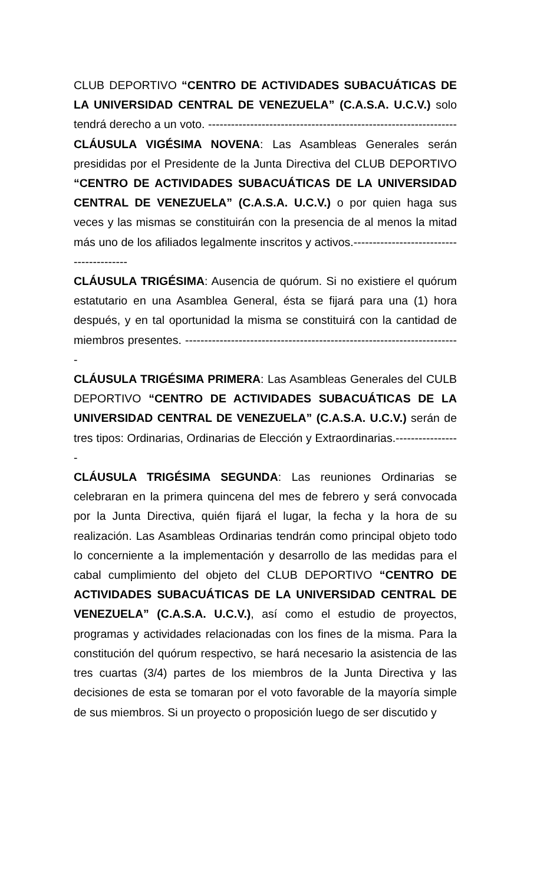CLUB DEPORTIVO “CENTRO DE ACTIVIDADES SUBACUÁTICAS DE LA UNIVERSIDAD CENTRAL DE VENEZUELA” (C.A.S.A. U.C.V.) solo tendrá derecho a un voto. -----------------------------------------------------------------
CLÁUSULA VIGÉSIMA NOVENA: Las Asambleas Generales serán presididas por el Presidente de la Junta Directiva del CLUB DEPORTIVO “CENTRO DE ACTIVIDADES SUBACUÁTICAS DE LA UNIVERSIDAD CENTRAL DE VENEZUELA” (C.A.S.A. U.C.V.) o por quien haga sus veces y las mismas se constituirán con la presencia de al menos la mitad más uno de los afiliados legalmente inscritos y activos.-----------------------------------------
CLÁUSULA TRIGÉSIMA: Ausencia de quórum. Si no existiere el quórum estatutario en una Asamblea General, ésta se fijará para una (1) hora después, y en tal oportunidad la misma se constituirá con la cantidad de miembros presentes. ------------------------------------------------------------------------
CLÁUSULA TRIGÉSIMA PRIMERA: Las Asambleas Generales del CULB DEPORTIVO “CENTRO DE ACTIVIDADES SUBACUÁTICAS DE LA UNIVERSIDAD CENTRAL DE VENEZUELA” (C.A.S.A. U.C.V.) serán de tres tipos: Ordinarias, Ordinarias de Elección y Extraordinarias.-----------------
CLÁUSULA TRIGÉSIMA SEGUNDA: Las reuniones Ordinarias se celebraran en la primera quincena del mes de febrero y será convocada por la Junta Directiva, quién fijará el lugar, la fecha y la hora de su realización. Las Asambleas Ordinarias tendrán como principal objeto todo lo concerniente a la implementación y desarrollo de las medidas para el cabal cumplimiento del objeto del CLUB DEPORTIVO “CENTRO DE ACTIVIDADES SUBACUÁTICAS DE LA UNIVERSIDAD CENTRAL DE VENEZUELA” (C.A.S.A. U.C.V.), así como el estudio de proyectos, programas y actividades relacionadas con los fines de la misma. Para la constitución del quórum respectivo, se hará necesario la asistencia de las tres cuartas (3/4) partes de los miembros de la Junta Directiva y las decisiones de esta se tomaran por el voto favorable de la mayoría simple de sus miembros. Si un proyecto o proposición luego de ser discutido y